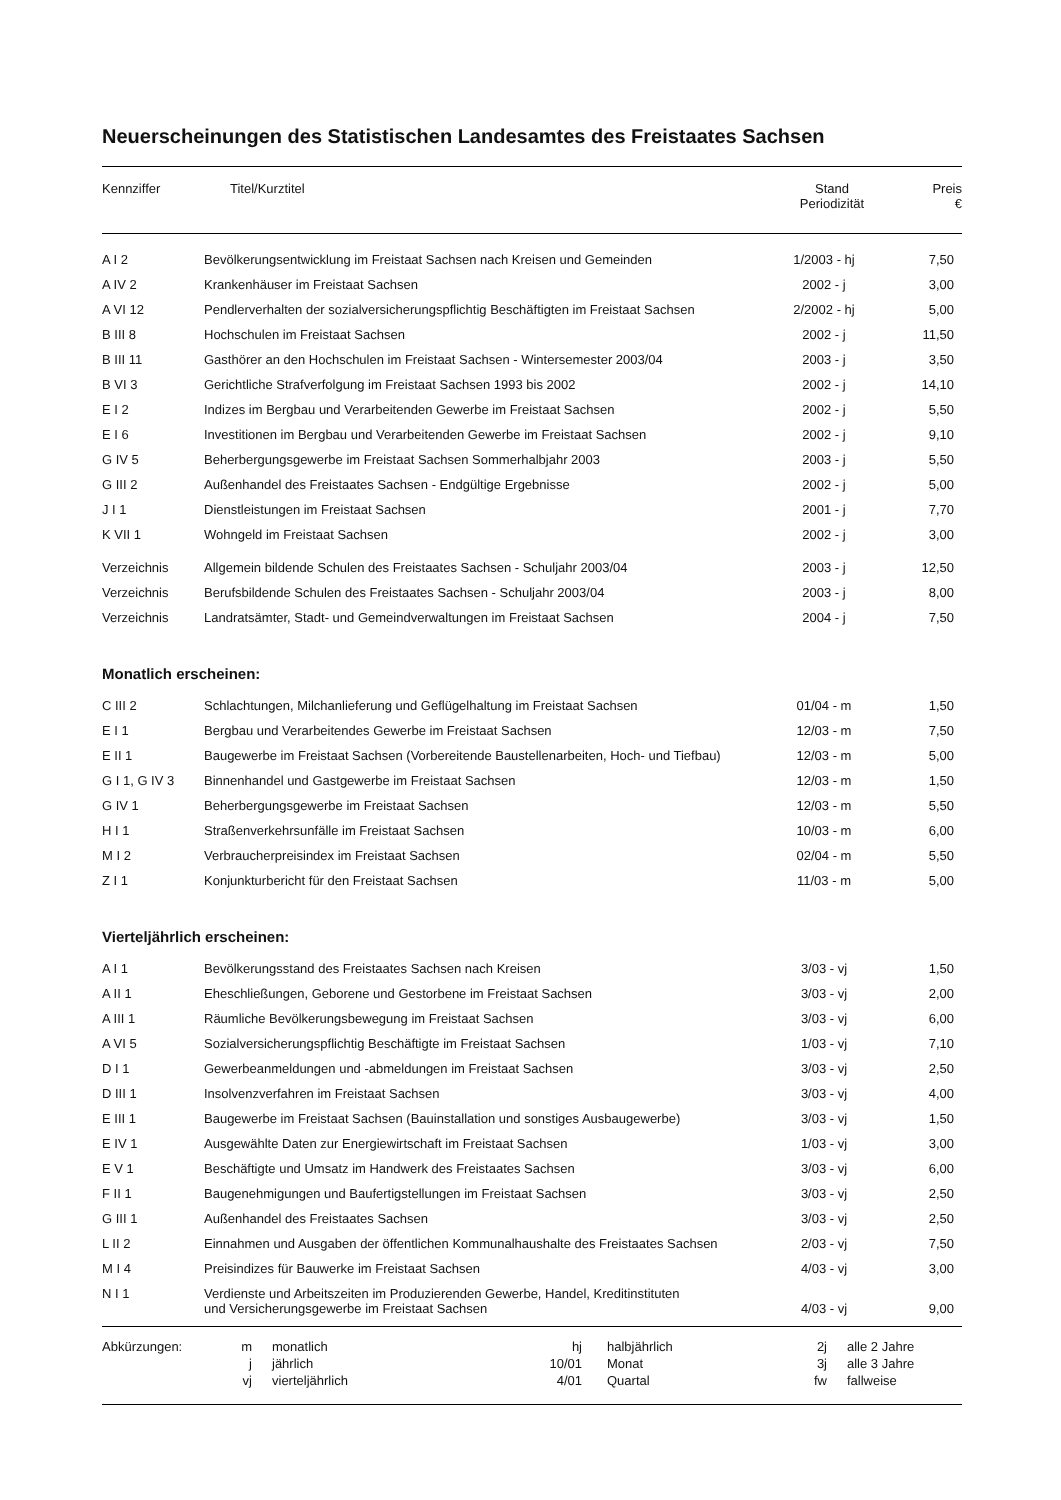Neuerscheinungen des Statistischen Landesamtes des Freistaates Sachsen
| Kennziffer | Titel/Kurztitel | Stand Periodizität | Preis € |
| --- | --- | --- | --- |
| A I 2 | Bevölkerungsentwicklung im Freistaat Sachsen nach Kreisen und Gemeinden | 1/2003 - hj | 7,50 |
| A IV 2 | Krankenhäuser im Freistaat Sachsen | 2002 - j | 3,00 |
| A VI 12 | Pendlerverhalten der sozialversicherungspflichtig Beschäftigten im Freistaat Sachsen | 2/2002 - hj | 5,00 |
| B III 8 | Hochschulen im Freistaat Sachsen | 2002 - j | 11,50 |
| B III 11 | Gasthörer an den Hochschulen im Freistaat Sachsen - Wintersemester 2003/04 | 2003 - j | 3,50 |
| B VI 3 | Gerichtliche Strafverfolgung im Freistaat Sachsen 1993 bis 2002 | 2002 - j | 14,10 |
| E I 2 | Indizes im Bergbau und Verarbeitenden Gewerbe im Freistaat Sachsen | 2002 - j | 5,50 |
| E I 6 | Investitionen im Bergbau und Verarbeitenden Gewerbe im Freistaat Sachsen | 2002 - j | 9,10 |
| G IV 5 | Beherbergungsgewerbe im Freistaat Sachsen Sommerhalbjahr 2003 | 2003 - j | 5,50 |
| G III 2 | Außenhandel des Freistaates Sachsen - Endgültige Ergebnisse | 2002 - j | 5,00 |
| J I 1 | Dienstleistungen im Freistaat Sachsen | 2001 - j | 7,70 |
| K VII 1 | Wohngeld im Freistaat Sachsen | 2002 - j | 3,00 |
| Verzeichnis | Allgemein bildende Schulen des Freistaates Sachsen - Schuljahr 2003/04 | 2003 - j | 12,50 |
| Verzeichnis | Berufsbildende Schulen des Freistaates Sachsen - Schuljahr 2003/04 | 2003 - j | 8,00 |
| Verzeichnis | Landratsämter, Stadt- und Gemeindverwaltungen im Freistaat Sachsen | 2004 - j | 7,50 |
Monatlich erscheinen:
| C III 2 | Schlachtungen, Milchanlieferung und Geflügelhaltung im Freistaat Sachsen | 01/04 - m | 1,50 |
| E I 1 | Bergbau und Verarbeitendes Gewerbe im Freistaat Sachsen | 12/03 - m | 7,50 |
| E II 1 | Baugewerbe im Freistaat Sachsen (Vorbereitende Baustellenarbeiten, Hoch- und Tiefbau) | 12/03 - m | 5,00 |
| G I 1, G IV 3 | Binnenhandel und Gastgewerbe im Freistaat Sachsen | 12/03 - m | 1,50 |
| G IV 1 | Beherbergungsgewerbe im Freistaat Sachsen | 12/03 - m | 5,50 |
| H I 1 | Straßenverkehrsunfälle im Freistaat Sachsen | 10/03 - m | 6,00 |
| M I 2 | Verbraucherpreisindex im Freistaat Sachsen | 02/04 - m | 5,50 |
| Z I 1 | Konjunkturbericht für den Freistaat Sachsen | 11/03 - m | 5,00 |
Vierteljährlich erscheinen:
| A I 1 | Bevölkerungsstand des Freistaates Sachsen nach Kreisen | 3/03 - vj | 1,50 |
| A II 1 | Eheschließungen, Geborene und Gestorbene im Freistaat Sachsen | 3/03 - vj | 2,00 |
| A III 1 | Räumliche Bevölkerungsbewegung im Freistaat Sachsen | 3/03 - vj | 6,00 |
| A VI 5 | Sozialversicherungspflichtig Beschäftigte im Freistaat Sachsen | 1/03 - vj | 7,10 |
| D I 1 | Gewerbeanmeldungen und -abmeldungen im Freistaat Sachsen | 3/03 - vj | 2,50 |
| D III 1 | Insolvenzverfahren im Freistaat Sachsen | 3/03 - vj | 4,00 |
| E III 1 | Baugewerbe im Freistaat Sachsen (Bauinstallation und sonstiges Ausbaugewerbe) | 3/03 - vj | 1,50 |
| E IV 1 | Ausgewählte Daten zur Energiewirtschaft im Freistaat Sachsen | 1/03 - vj | 3,00 |
| E V 1 | Beschäftigte und Umsatz im Handwerk des Freistaates Sachsen | 3/03 - vj | 6,00 |
| F II 1 | Baugenehmigungen und Baufertigstellungen im Freistaat Sachsen | 3/03 - vj | 2,50 |
| G III 1 | Außenhandel des Freistaates Sachsen | 3/03 - vj | 2,50 |
| L II 2 | Einnahmen und Ausgaben der öffentlichen Kommunalhaushalte des Freistaates Sachsen | 2/03 - vj | 7,50 |
| M I 4 | Preisindizes für Bauwerke im Freistaat Sachsen | 4/03 - vj | 3,00 |
| N I 1 | Verdienste und Arbeitszeiten im Produzierenden Gewerbe, Handel, Kreditinstituten und Versicherungsgewerbe im Freistaat Sachsen | 4/03 - vj | 9,00 |
| Abkürzungen: | m | monatlich | hj | halbjährlich | 2j | alle 2 Jahre |
| | j | jährlich | 10/01 | Monat | 3j | alle 3 Jahre |
| | vj | vierteljährlich | 4/01 | Quartal | fw | fallweise |